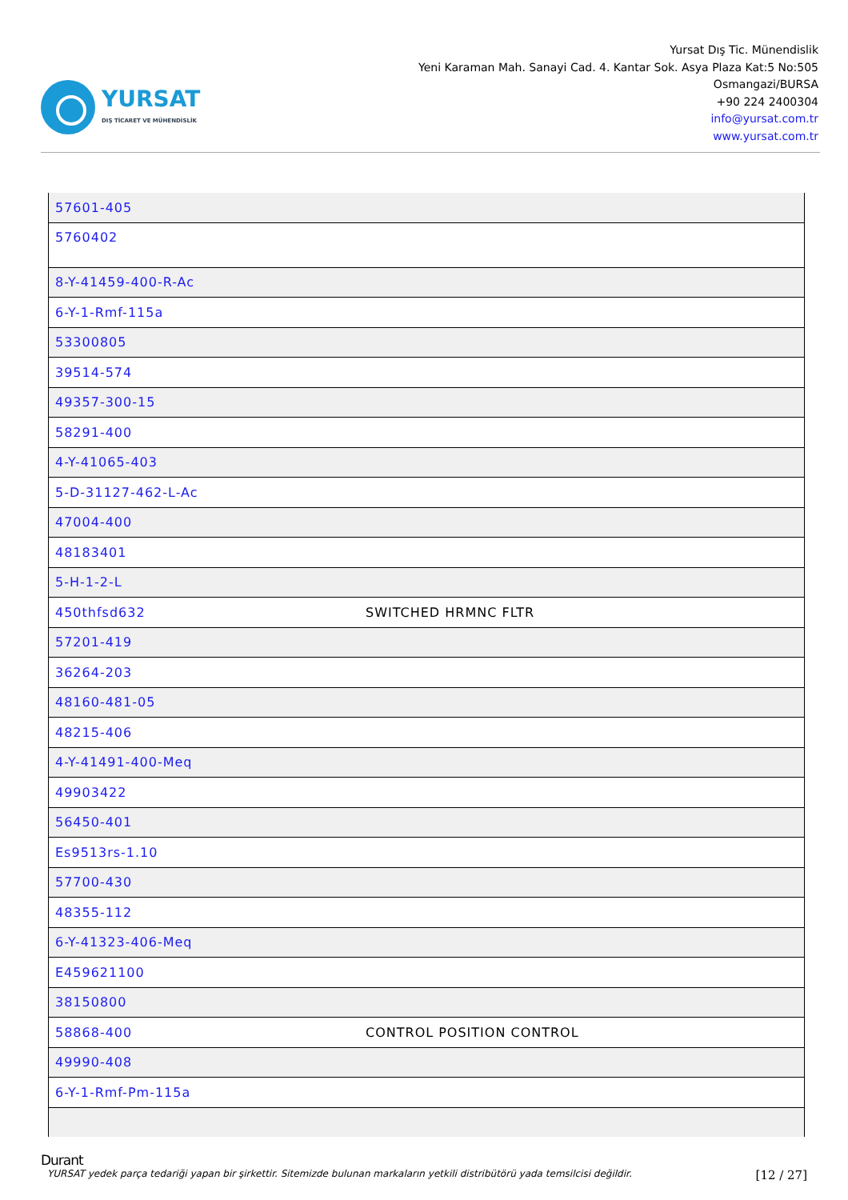YURSAT
DIŞ TİCARET VE MÜHENDİSLİK
Yursat Dış Tic. Münendislik
Yeni Karaman Mah. Sanayi Cad. 4. Kantar Sok. Asya Plaza Kat:5 No:505
Osmangazi/BURSA
+90 224 2400304
info@yursat.com.tr
www.yursat.com.tr
| 57601-405 | |
| 5760402 | |
| 8-Y-41459-400-R-Ac | |
| 6-Y-1-Rmf-115a | |
| 53300805 | |
| 39514-574 | |
| 49357-300-15 | |
| 58291-400 | |
| 4-Y-41065-403 | |
| 5-D-31127-462-L-Ac | |
| 47004-400 | |
| 48183401 | |
| 5-H-1-2-L | |
| 450thfsd632 | SWITCHED HRMNC FLTR |
| 57201-419 | |
| 36264-203 | |
| 48160-481-05 | |
| 48215-406 | |
| 4-Y-41491-400-Meq | |
| 49903422 | |
| 56450-401 | |
| Es9513rs-1.10 | |
| 57700-430 | |
| 48355-112 | |
| 6-Y-41323-406-Meq | |
| E459621100 | |
| 38150800 | |
| 58868-400 | CONTROL POSITION CONTROL |
| 49990-408 | |
| 6-Y-1-Rmf-Pm-115a | |
Durant
YURSAT yedek parça tedariği yapan bir şirkettir. Sitemizde bulunan markaların yetkili distribütörü yada temsilcisi değildir. [12 / 27]